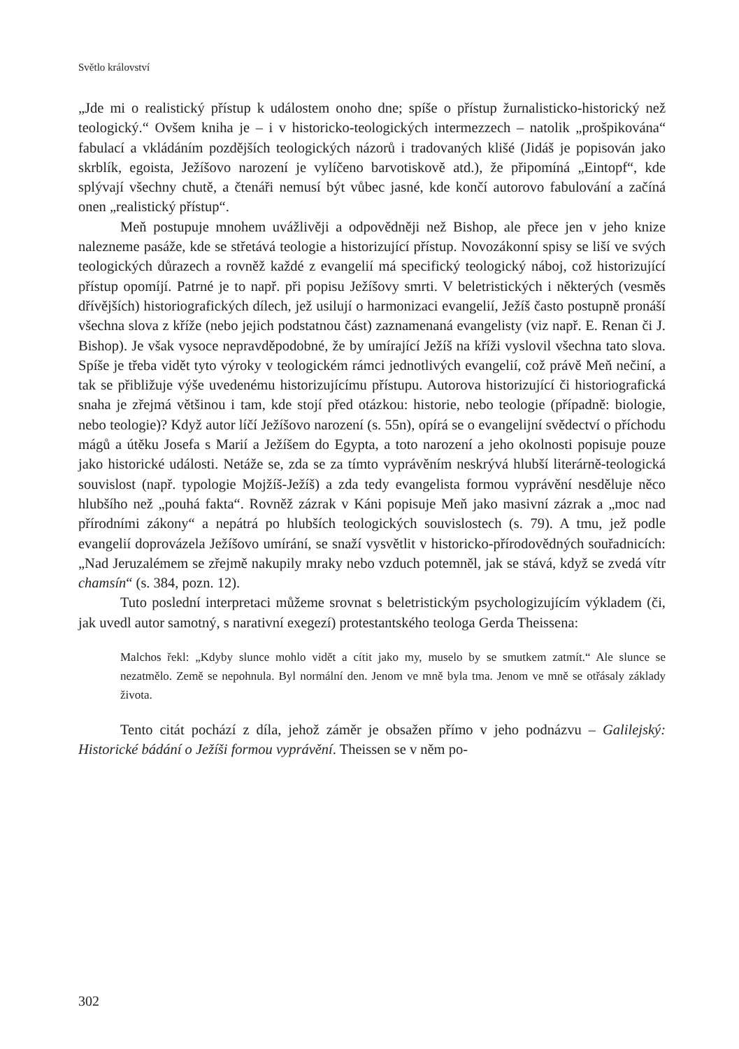Světlo království
„Jde mi o realistický přístup k událostem onoho dne; spíše o přístup žurnalisticko-historický než teologický.“ Ovšem kniha je – i v historicko-teologických intermezzech – natolik „prošpikována“ fabulací a vkládáním pozdějších teologických názorů i tradovaných klišé (Jidáš je popisován jako skrblík, egoista, Ježíšovo narození je vylíčeno barvotiskově atd.), že připomíná „Eintopf“, kde splývají všechny chutě, a čtenáři nemusí být vůbec jasné, kde končí autorovo fabulování a začíná onen „realistický přístup“.
Meň postupuje mnohem uvážlivěji a odpovědněji než Bishop, ale přece jen v jeho knize nalezneme pasáže, kde se střetává teologie a historizující přístup. Novozákonní spisy se liší ve svých teologických důrazech a rovněž každé z evangelií má specifický teologický náboj, což historizující přístup opomíjí. Patrné je to např. při popisu Ježíšovy smrti. V beletristických i některých (vesměs dřívějších) historiografických dílech, jež usilují o harmonizaci evangelií, Ježíš často postupně pronáší všechna slova z kříže (nebo jejich podstatnou část) zaznamenaná evangelisty (viz např. E. Renan či J. Bishop). Je však vysoce nepravděpodobné, že by umírající Ježíš na kříži vyslovil všechna tato slova. Spíše je třeba vidět tyto výroky v teologickém rámci jednotlivých evangelií, což právě Meň nečiní, a tak se přibližuje výše uvedenému historizujícímu přístupu. Autorova historizující či historiografická snaha je zřejmá většinou i tam, kde stojí před otázkou: historie, nebo teologie (případně: biologie, nebo teologie)? Když autor líčí Ježíšovo narození (s. 55n), opírá se o evangelijní svědectví o příchodu mágů a útěku Josefa s Marií a Ježíšem do Egypta, a toto narození a jeho okolnosti popisuje pouze jako historické události. Netáže se, zda se za tímto vyprávěním neskrývá hlubší literárně-teologická souvislost (např. typologie Mojžíš-Ježíš) a zda tedy evangelista formou vyprávění nesděluje něco hlubšího než „pouhá fakta“. Rovněž zázrak v Káni popisuje Meň jako masivní zázrak a „moc nad přírodními zákony“ a nepátrá po hlubších teologických souvislostech (s. 79). A tmu, jež podle evangelií doprovázela Ježíšovo umírání, se snaží vysvětlit v historicko-přírodovědných souřadnicích: „Nad Jeruzalémem se zřejmě nakupily mraky nebo vzduch potemněl, jak se stává, když se zvedá vítr chamsín“ (s. 384, pozn. 12).
Tuto poslední interpretaci můžeme srovnat s beletristickým psychologizujícím výkladem (či, jak uvedl autor samotný, s narativní exegezí) protestantského teologa Gerda Theissena:
Malchos řekl: „Kdyby slunce mohlo vidět a cítit jako my, muselo by se smutkem zatmít.“ Ale slunce se nezatmělo. Země se nepohnula. Byl normální den. Jenom ve mně byla tma. Jenom ve mně se otřásaly základy života.
Tento citát pochází z díla, jehož záměr je obsažen přímo v jeho podnázvu – Galilejský: Historické bádání o Ježíši formou vyprávění. Theissen se v něm po-
302